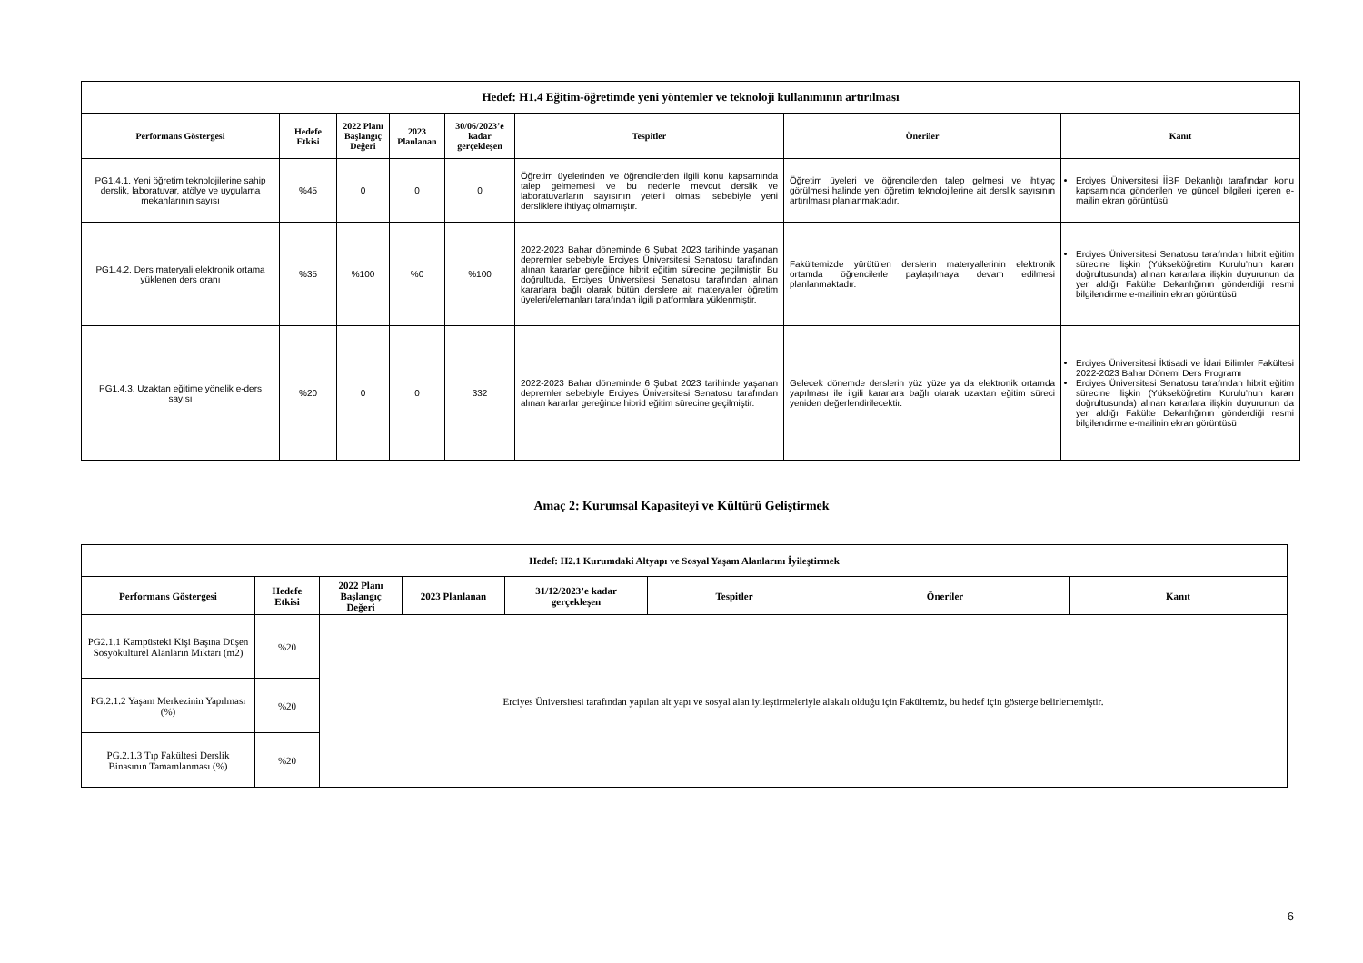| Hedef: H1.4 Eğitim-öğretimde yeni yöntemler ve teknoloji kullanımının artırılması | | | | | | | |
| Performans Göstergesi | Hedefe Etkisi | 2022 Planı Başlangıç Değeri | 2023 Planlanan | 30/06/2023’e kadar gerçekleşen | Tespitler | Öneriler | Kanıt |
| PG1.4.1. Yeni öğretim teknolojilerine sahip derslik, laboratuvar, atölye ve uygulama mekanlarının sayısı | %45 | 0 | 0 | 0 | Öğretim üyelerinden ve öğrencilerden ilgili konu kapsamında talep gelmemesi ve bu nedenle mevcut derslik ve laboratuvarların sayısının yeterli olması sebebiyle yeni dersliklere ihtiyaç olmamıştır. | Öğretim üyeleri ve öğrencilerden talep gelmesi ve ihtiyaç görülmesi halinde yeni öğretim teknolojilerine ait derslik sayısının artırılması planlanmaktadır. | Erciyes Üniversitesi İİBF Dekanlığı tarafından konu kapsamında gönderilen ve güncel bilgileri içeren e-mailin ekran görüntüsü |
| PG1.4.2. Ders materyali elektronik ortama yüklenen ders oranı | %35 | %100 | %0 | %100 | 2022-2023 Bahar döneminde 6 Şubat 2023 tarihinde yaşanan depremler sebebiyle Erciyes Üniversitesi Senatosu tarafından alınan kararlar gereğince hibrit eğitim sürecine geçilmiştir. Bu doğrultuda, Erciyes Üniversitesi Senatosu tarafından alınan kararlara bağlı olarak bütün derslere ait materyaller öğretim üyeleri/elemanları tarafından ilgili platformlara yüklenmiştir. | Fakültemizde yürütülen derslerin materyallerinin elektronik ortamda öğrencilerle paylaşılmaya devam edilmesi planlanmaktadır. | Erciyes Üniversitesi Senatosu tarafından hibrit eğitim sürecine ilişkin (Yükseköğretim Kurulu’nun kararı doğrultusunda) alınan kararlara ilişkin duyurunun da yer aldığı Fakülte Dekanlığının gönderdiği resmi bilgilendirme e-mailinin ekran görüntüsü |
| PG1.4.3. Uzaktan eğitime yönelik e-ders sayısı | %20 | 0 | 0 | 332 | 2022-2023 Bahar döneminde 6 Şubat 2023 tarihinde yaşanan depremler sebebiyle Erciyes Üniversitesi Senatosu tarafından alınan kararlar gereğince hibrid eğitim sürecine geçilmiştir. | Gelecek dönemde derslerin yüz yüze ya da elektronik ortamda yapılması ile ilgili kararlara bağlı olarak uzaktan eğitim süreci yeniden değerlendirilecektir. | Erciyes Üniversitesi İktisadi ve İdari Bilimler Fakültesi 2022-2023 Bahar Dönemi Ders Programı Erciyes Üniversitesi Senatosu tarafından hibrit eğitim sürecine ilişkin (Yükseköğretim Kurulu’nun kararı doğrultusunda) alınan kararlara ilişkin duyurunun da yer aldığı Fakülte Dekanlığının gönderdiği resmi bilgilendirme e-mailinin ekran görüntüsü |
Amaç 2: Kurumsal Kapasiteyi ve Kültürü Geliştirmek
| Hedef: H2.1 Kurumdaki Altyapı ve Sosyal Yaşam Alanlarını İyileştirmek | | | | | | | |
| Performans Göstergesi | Hedefe Etkisi | 2022 Planı Başlangıç Değeri | 2023 Planlanan | 31/12/2023’e kadar gerçekleşen | Tespitler | Öneriler | Kanıt |
| PG2.1.1 Kampüsteki Kişi Başına Düşen Sosyokültürel Alanların Miktarı (m2) | %20 | Erciyes Üniversitesi tarafından yapılan alt yapı ve sosyal alan iyileştirmeleriyle alakalı olduğu için Fakültemiz, bu hedef için gösterge belirlememiştir. | | | | | |
| PG.2.1.2 Yaşam Merkezinin Yapılması (%) | %20 | | | | | | |
| PG.2.1.3 Tıp Fakültesi Derslik Binasının Tamamlanması (%) | %20 | | | | | | |
6